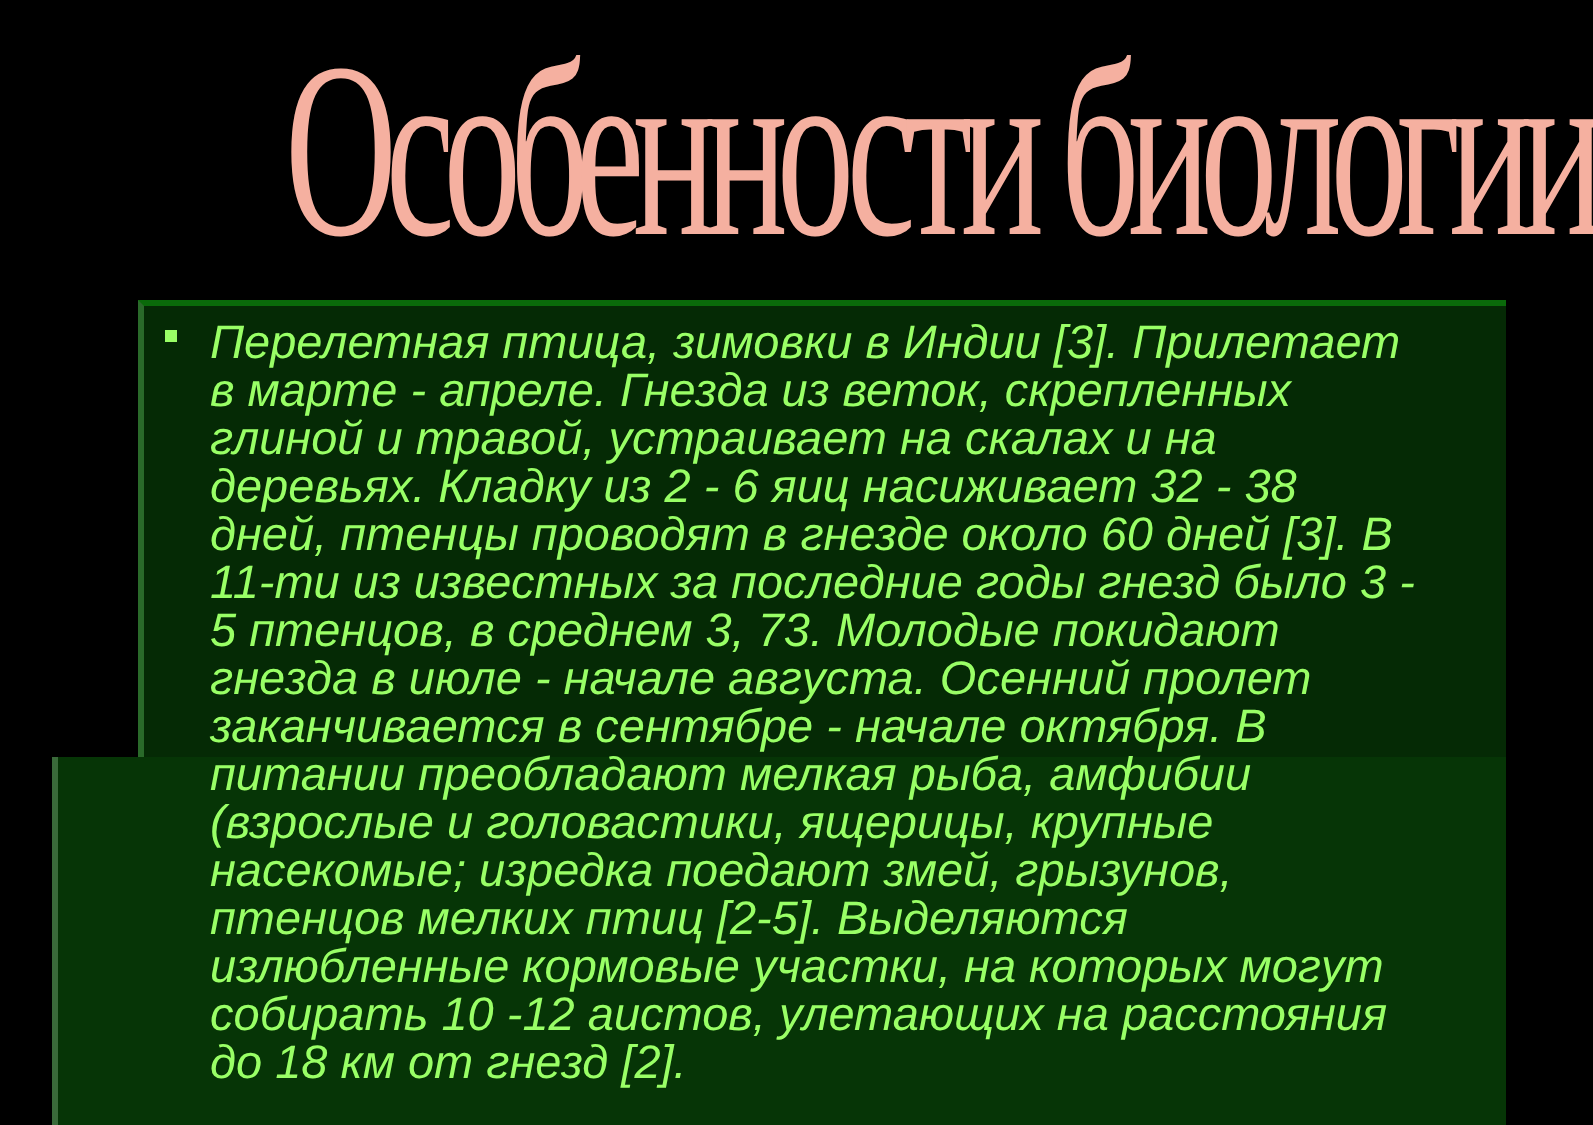Особенности биологии
Перелетная птица, зимовки в Индии [3]. Прилетает в марте - апреле. Гнезда из веток, скрепленных глиной и травой, устраивает на скалах и на деревьях. Кладку из 2 - 6 яиц насиживает 32 - 38 дней, птенцы проводят в гнезде около 60 дней [3]. В 11-ти из известных за последние годы гнезд было 3 - 5 птенцов, в среднем 3, 73. Молодые покидают гнезда в июле - начале августа. Осенний пролет заканчивается в сентябре - начале октября. В питании преобладают мелкая рыба, амфибии (взрослые и головастики, ящерицы, крупные насекомые; изредка поедают змей, грызунов, птенцов мелких птиц [2-5]. Выделяются излюбленные кормовые участки, на которых могут собирать 10 -12 аистов, улетающих на расстояния до 18 км от гнезд [2].